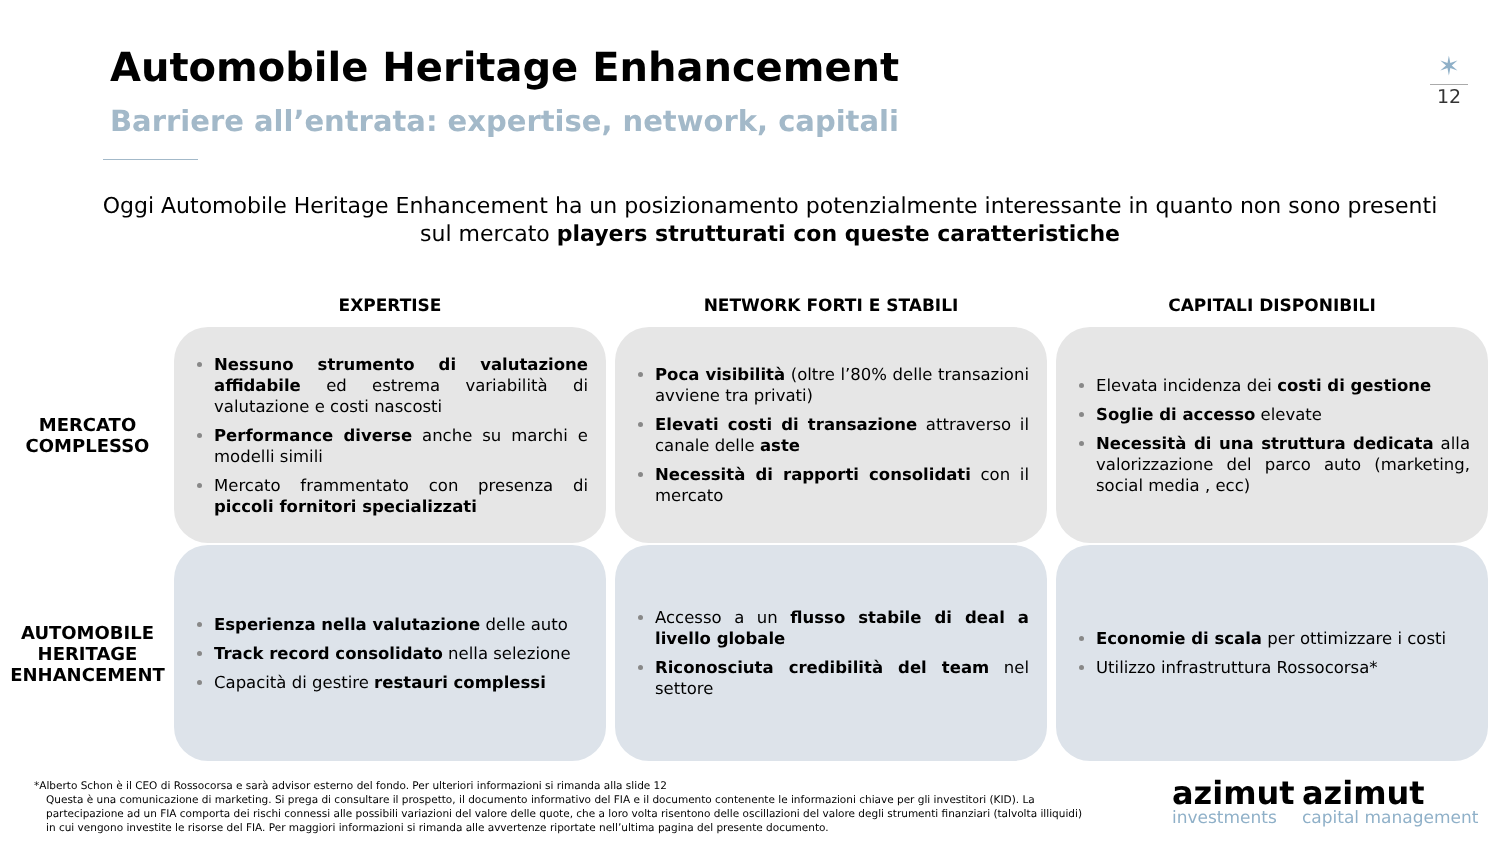Automobile Heritage Enhancement
Barriere all’entrata: expertise, network, capitali
✶
12
Oggi Automobile Heritage Enhancement ha un posizionamento potenzialmente interessante in quanto non sono presenti sul mercato players strutturati con queste caratteristiche
EXPERTISE
NETWORK FORTI E STABILI
CAPITALI DISPONIBILI
MERCATO
COMPLESSO
Nessuno strumento di valutazione affidabile ed estrema variabilità di valutazione e costi nascosti
Performance diverse anche su marchi e modelli simili
Mercato frammentato con presenza di piccoli fornitori specializzati
Poca visibilità (oltre l’80% delle transazioni avviene tra privati)
Elevati costi di transazione attraverso il canale delle aste
Necessità di rapporti consolidati con il mercato
Elevata incidenza dei costi di gestione
Soglie di accesso elevate
Necessità di una struttura dedicata alla valorizzazione del parco auto (marketing, social media , ecc)
AUTOMOBILE
HERITAGE
ENHANCEMENT
Esperienza nella valutazione delle auto
Track record consolidato nella selezione
Capacità di gestire restauri complessi
Accesso a un flusso stabile di deal a livello globale
Riconosciuta credibilità del team nel settore
Economie di scala per ottimizzare i costi
Utilizzo infrastruttura Rossocorsa*
*Alberto Schon è il CEO di Rossocorsa e sarà advisor esterno del fondo. Per ulteriori informazioni si rimanda alla slide 12
Questa è una comunicazione di marketing. Si prega di consultare il prospetto, il documento informativo del FIA e il documento contenente le informazioni chiave per gli investitori (KID). La partecipazione ad un FIA comporta dei rischi connessi alle possibili variazioni del valore delle quote, che a loro volta risentono delle oscillazioni del valore degli strumenti finanziari (talvolta illiquidi) in cui vengono investite le risorse del FIA. Per maggiori informazioni si rimanda alle avvertenze riportate nell’ultima pagina del presente documento.
azimut
investments
azimut
capital management